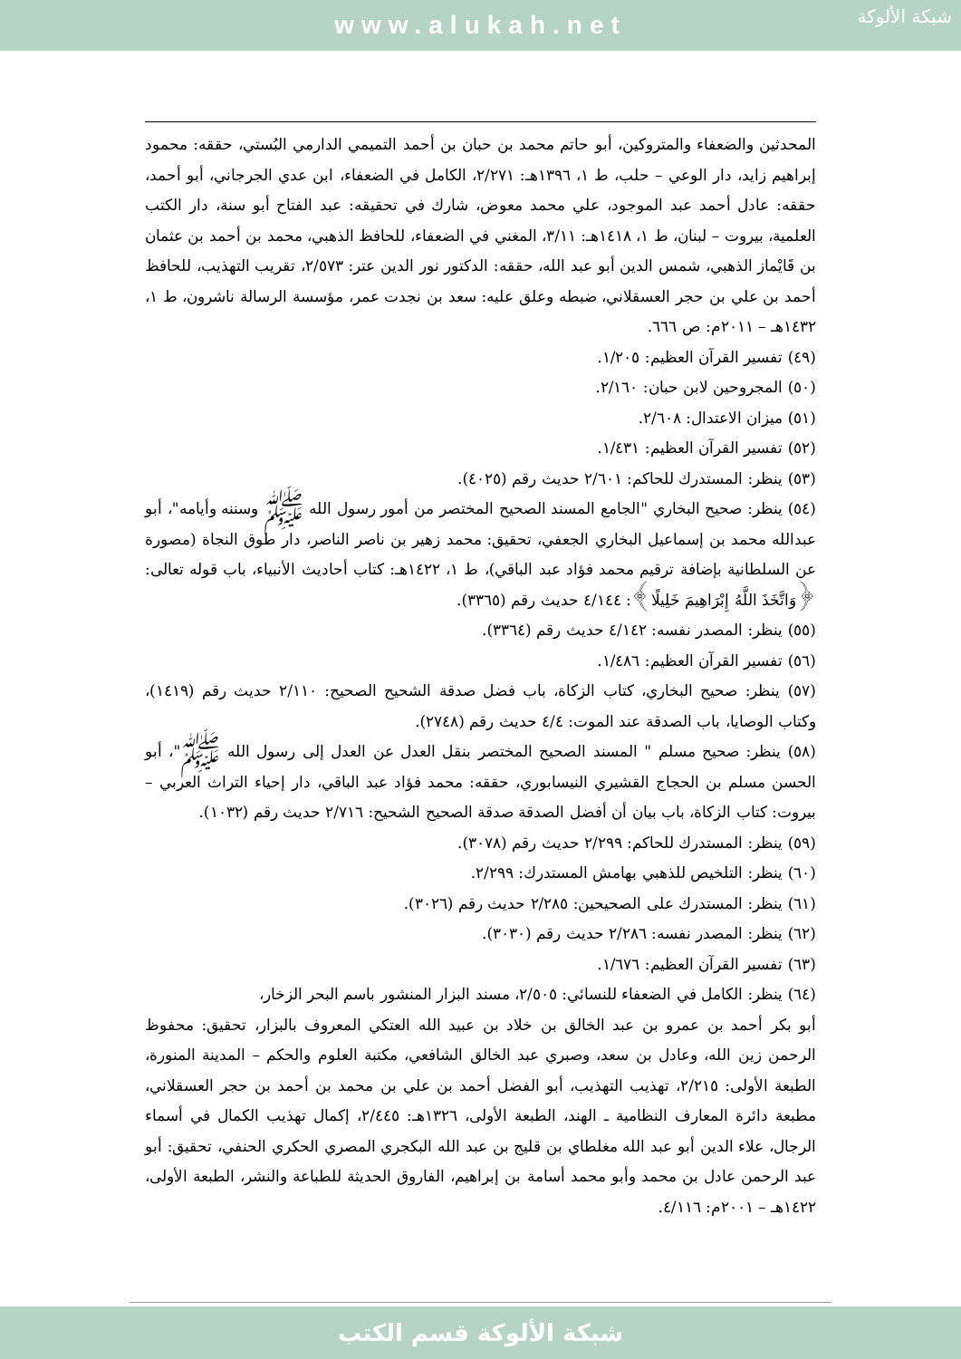www.alukah.net
شبكة الألوكة
المحدثين والضعفاء والمتروكين، أبو حاتم محمد بن حبان بن أحمد التميمي الدارمي البُستي، حققه: محمود إبراهيم زايد، دار الوعي – حلب، ط ١، ١٣٩٦هـ: ٢/٢٧١، الكامل في الضعفاء، ابن عدي الجرجاني، أبو أحمد، حققه: عادل أحمد عبد الموجود، علي محمد معوض، شارك في تحقيقه: عبد الفتاح أبو سنة، دار الكتب العلمية، بيروت – لبنان، ط ١، ١٤١٨هـ: ٣/١١، المغني في الضعفاء، للحافظ الذهبي، محمد بن أحمد بن عثمان بن قَايْماز الذهبي، شمس الدين أبو عبد الله، حققه: الدكتور نور الدين عتر: ٢/٥٧٣، تقريب التهذيب، للحافظ أحمد بن علي بن حجر العسقلاني، ضبطه وعلق عليه: سعد بن نجدت عمر، مؤسسة الرسالة ناشرون، ط ١، ١٤٣٢هـ – ٢٠١١م: ص ٦٦٦.
(٤٩) تفسير القرآن العظيم: ١/٢٠٥.
(٥٠) المجروحين لابن حبان: ٢/١٦٠.
(٥١) ميزان الاعتدال: ٢/٦٠٨.
(٥٢) تفسير القرآن العظيم: ١/٤٣١.
(٥٣) ينظر: المستدرك للحاكم: ٢/٦٠١ حديث رقم (٤٠٢٥).
(٥٤) ينظر: صحيح البخاري "الجامع المسند الصحيح المختصر من أمور رسول الله ﷺ وسننه وأيامه"، أبو عبدالله محمد بن إسماعيل البخاري الجعفي، تحقيق: محمد زهير بن ناصر الناصر، دار طوق النجاة (مصورة عن السلطانية بإضافة ترقيم محمد فؤاد عبد الباقي)، ط ١، ١٤٢٢هـ: كتاب أحاديث الأنبياء، باب قوله تعالى: ﴿وَاتَّخَذَ اللَّهُ إِبْرَاهِيمَ خَلِيلًا﴾: ٤/١٤٤ حديث رقم (٣٣٦٥).
(٥٥) ينظر: المصدر نفسه: ٤/١٤٢ حديث رقم (٣٣٦٤).
(٥٦) تفسير القرآن العظيم: ١/٤٨٦.
(٥٧) ينظر: صحيح البخاري، كتاب الزكاة، باب فضل صدقة الشحيح الصحيح: ٢/١١٠ حديث رقم (١٤١٩)، وكتاب الوصايا، باب الصدقة عند الموت: ٤/٤ حديث رقم (٢٧٤٨).
(٥٨) ينظر: صحيح مسلم " المسند الصحيح المختصر بنقل العدل عن العدل إلى رسول الله ﷺ"، أبو الحسن مسلم بن الحجاج القشيري النيسابوري، حققه: محمد فؤاد عبد الباقي، دار إحياء التراث العربي – بيروت: كتاب الزكاة، باب بيان أن أفضل الصدقة صدقة الصحيح الشحيح: ٢/٧١٦ حديث رقم (١٠٣٢).
(٥٩) ينظر: المستدرك للحاكم: ٢/٢٩٩ حديث رقم (٣٠٧٨).
(٦٠) ينظر: التلخيص للذهبي بهامش المستدرك: ٢/٢٩٩.
(٦١) ينظر: المستدرك على الصحيحين: ٢/٢٨٥ حديث رقم (٣٠٢٦).
(٦٢) ينظر: المصدر نفسه: ٢/٢٨٦ حديث رقم (٣٠٣٠).
(٦٣) تفسير القرآن العظيم: ١/٦٧٦.
(٦٤) ينظر: الكامل في الضعفاء للنسائي: ٢/٥٠٥، مسند البزار المنشور باسم البحر الزخار،
أبو بكر أحمد بن عمرو بن عبد الخالق بن خلاد بن عبيد الله العتكي المعروف بالبزار، تحقيق: محفوظ الرحمن زين الله، وعادل بن سعد، وصبري عبد الخالق الشافعي، مكتبة العلوم والحكم – المدينة المنورة، الطبعة الأولى: ٢/٢١٥، تهذيب التهذيب، أبو الفضل أحمد بن علي بن محمد بن أحمد بن حجر العسقلاني، مطبعة دائرة المعارف النظامية ـ الهند، الطبعة الأولى، ١٣٢٦هـ: ٢/٤٤٥، إكمال تهذيب الكمال في أسماء الرجال، علاء الدين أبو عبد الله مغلطاي بن قليج بن عبد الله البكجري المصري الحكري الحنفي، تحقيق: أبو عبد الرحمن عادل بن محمد وأبو محمد أسامة بن إبراهيم، الفاروق الحديثة للطباعة والنشر، الطبعة الأولى، ١٤٢٢هـ – ٢٠٠١م: ٤/١١٦.
شبكة الألوكة قسم الكتب